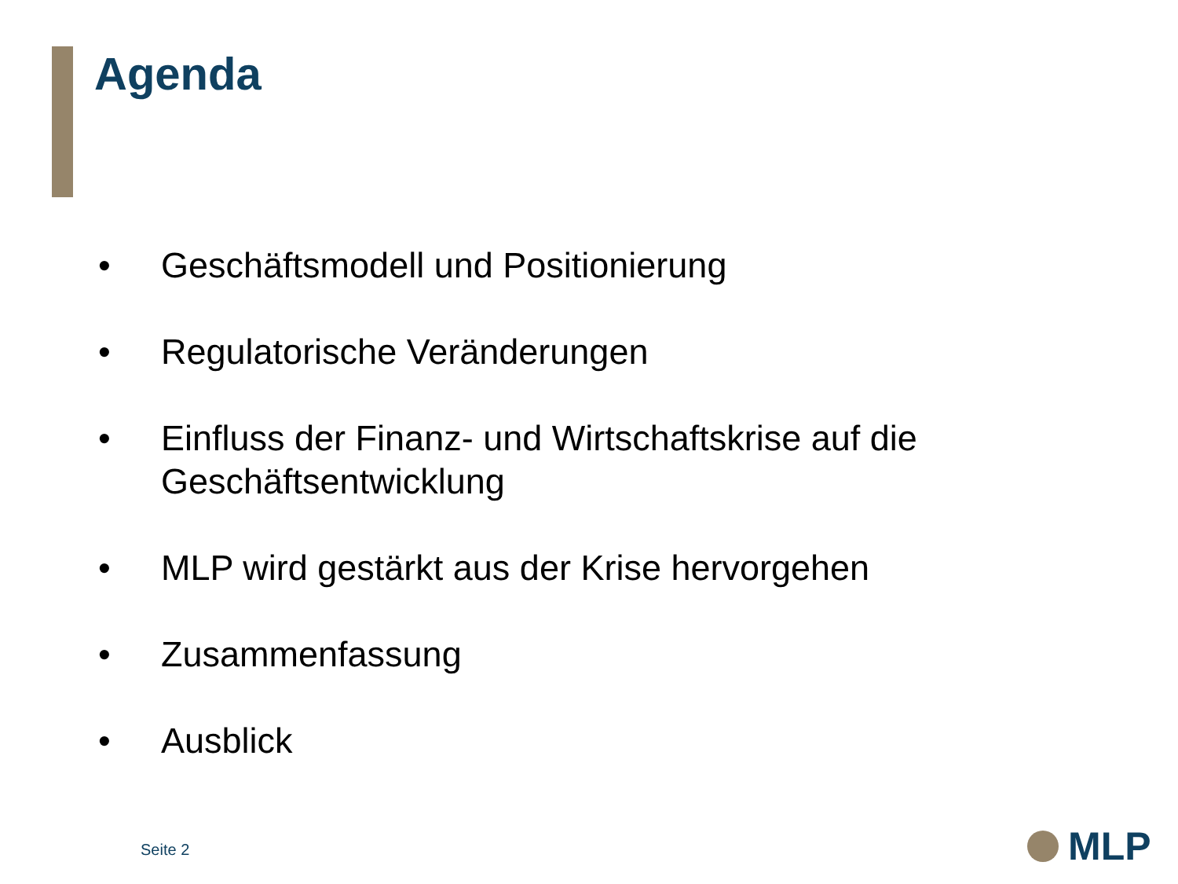Agenda
• Geschäftsmodell und Positionierung
• Regulatorische Veränderungen
• Einfluss der Finanz- und Wirtschaftskrise auf die Geschäftsentwicklung
• MLP wird gestärkt aus der Krise hervorgehen
• Zusammenfassung
• Ausblick
Seite 2
MLP